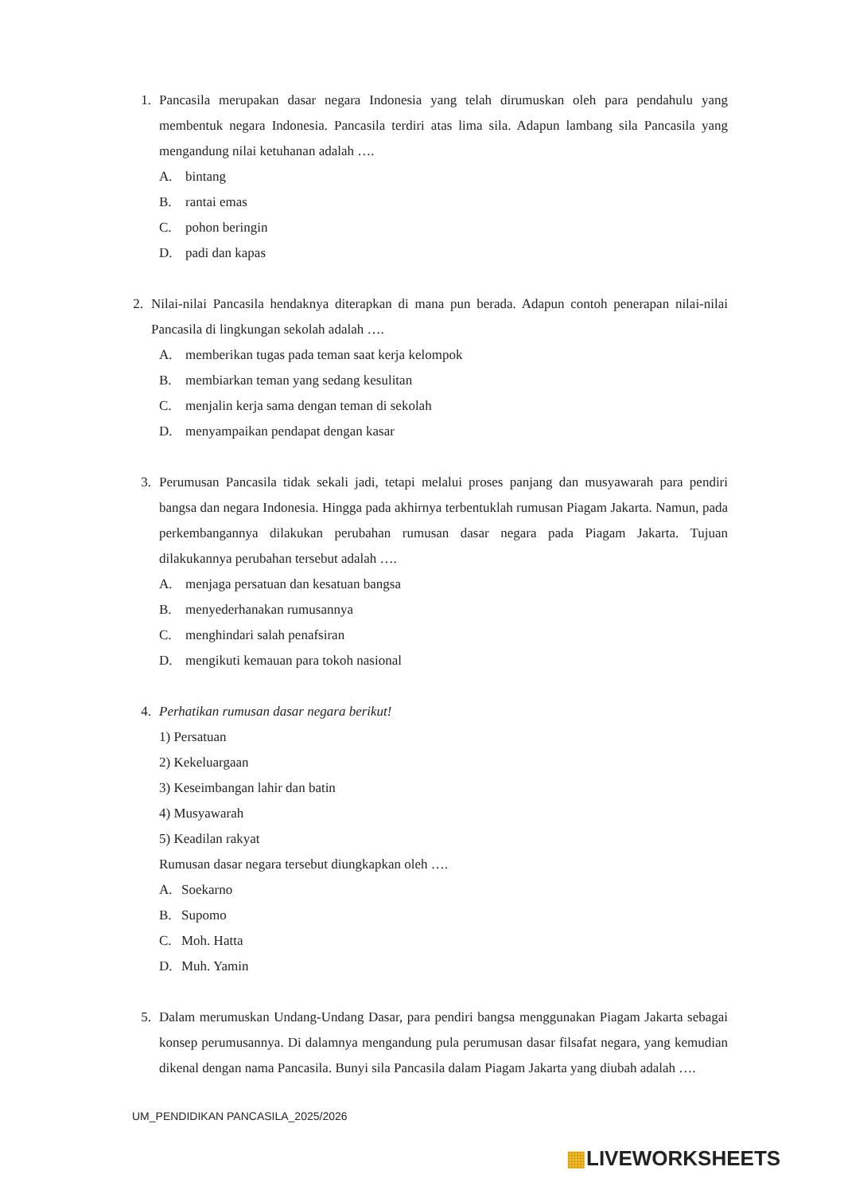1. Pancasila merupakan dasar negara Indonesia yang telah dirumuskan oleh para pendahulu yang membentuk negara Indonesia. Pancasila terdiri atas lima sila. Adapun lambang sila Pancasila yang mengandung nilai ketuhanan adalah ….
A. bintang
B. rantai emas
C. pohon beringin
D. padi dan kapas
2. Nilai-nilai Pancasila hendaknya diterapkan di mana pun berada. Adapun contoh penerapan nilai-nilai Pancasila di lingkungan sekolah adalah ….
A. memberikan tugas pada teman saat kerja kelompok
B. membiarkan teman yang sedang kesulitan
C. menjalin kerja sama dengan teman di sekolah
D. menyampaikan pendapat dengan kasar
3. Perumusan Pancasila tidak sekali jadi, tetapi melalui proses panjang dan musyawarah para pendiri bangsa dan negara Indonesia. Hingga pada akhirnya terbentuklah rumusan Piagam Jakarta. Namun, pada perkembangannya dilakukan perubahan rumusan dasar negara pada Piagam Jakarta. Tujuan dilakukannya perubahan tersebut adalah ….
A. menjaga persatuan dan kesatuan bangsa
B. menyederhanakan rumusannya
C. menghindari salah penafsiran
D. mengikuti kemauan para tokoh nasional
4. Perhatikan rumusan dasar negara berikut!
1) Persatuan
2) Kekeluargaan
3) Keseimbangan lahir dan batin
4) Musyawarah
5) Keadilan rakyat
Rumusan dasar negara tersebut diungkapkan oleh ….
A. Soekarno
B. Supomo
C. Moh. Hatta
D. Muh. Yamin
5. Dalam merumuskan Undang-Undang Dasar, para pendiri bangsa menggunakan Piagam Jakarta sebagai konsep perumusannya. Di dalamnya mengandung pula perumusan dasar filsafat negara, yang kemudian dikenal dengan nama Pancasila. Bunyi sila Pancasila dalam Piagam Jakarta yang diubah adalah ….
UM_PENDIDIKAN PANCASILA_2025/2026
▦LIVEWORKSHEETS